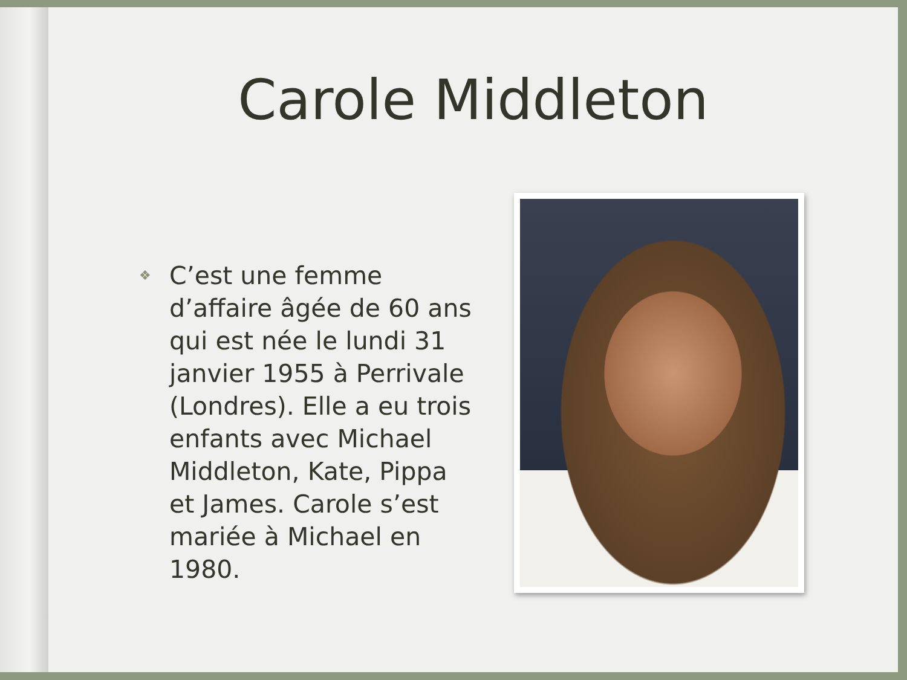Carole Middleton
❖
C’est une femme d’affaire âgée de 60 ans qui est née le lundi 31 janvier 1955 à Perrivale (Londres). Elle a eu trois enfants avec Michael Middleton, Kate, Pippa et James. Carole s’est mariée à Michael en 1980.